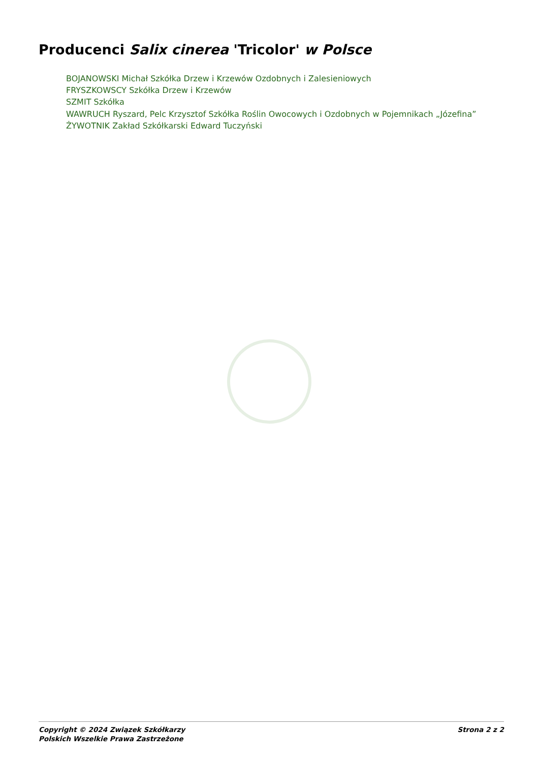Producenci Salix cinerea 'Tricolor' w Polsce
BOJANOWSKI Michał Szkółka Drzew i Krzewów Ozdobnych i Zalesieniowych
FRYSZKOWSCY Szkółka Drzew i Krzewów
SZMIT Szkółka
WAWRUCH Ryszard, Pelc Krzysztof Szkółka Roślin Owocowych i Ozdobnych w Pojemnikach „Józefina”
ŻYWOTNIK Zakład Szkółkarski Edward Tuczyński
Copyright © 2024 Związek Szkółkarzy
Polskich Wszelkie Prawa Zastrzeżone
Strona 2 z 2